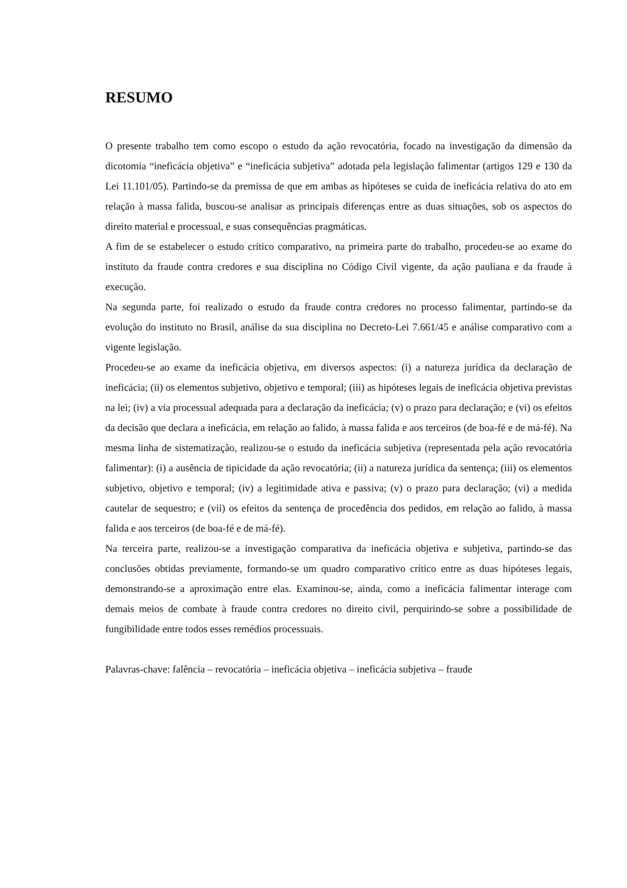RESUMO
O presente trabalho tem como escopo o estudo da ação revocatória, focado na investigação da dimensão da dicotomia “ineficácia objetiva” e “ineficácia subjetiva” adotada pela legislação falimentar (artigos 129 e 130 da Lei 11.101/05). Partindo-se da premissa de que em ambas as hipóteses se cuida de ineficácia relativa do ato em relação à massa falida, buscou-se analisar as principais diferenças entre as duas situações, sob os aspectos do direito material e processual, e suas consequências pragmáticas.
A fim de se estabelecer o estudo crítico comparativo, na primeira parte do trabalho, procedeu-se ao exame do instituto da fraude contra credores e sua disciplina no Código Civil vigente, da ação pauliana e da fraude à execução.
Na segunda parte, foi realizado o estudo da fraude contra credores no processo falimentar, partindo-se da evolução do instituto no Brasil, análise da sua disciplina no Decreto-Lei 7.661/45 e análise comparativo com a vigente legislação.
Procedeu-se ao exame da ineficácia objetiva, em diversos aspectos: (i) a natureza jurídica da declaração de ineficácia; (ii) os elementos subjetivo, objetivo e temporal; (iii) as hipóteses legais de ineficácia objetiva previstas na lei; (iv) a via processual adequada para a declaração da ineficácia; (v) o prazo para declaração; e (vi) os efeitos da decisão que declara a ineficácia, em relação ao falido, à massa falida e aos terceiros (de boa-fé e de má-fé). Na mesma linha de sistematização, realizou-se o estudo da ineficácia subjetiva (representada pela ação revocatória falimentar): (i) a ausência de tipicidade da ação revocatória; (ii) a natureza jurídica da sentença; (iii) os elementos subjetivo, objetivo e temporal; (iv) a legitimidade ativa e passiva; (v) o prazo para declaração; (vi) a medida cautelar de sequestro; e (vii) os efeitos da sentença de procedência dos pedidos, em relação ao falido, à massa falida e aos terceiros (de boa-fé e de má-fé).
Na terceira parte, realizou-se a investigação comparativa da ineficácia objetiva e subjetiva, partindo-se das conclusões obtidas previamente, formando-se um quadro comparativo crítico entre as duas hipóteses legais, demonstrando-se a aproximação entre elas. Examinou-se, ainda, como a ineficácia falimentar interage com demais meios de combate à fraude contra credores no direito civil, perquirindo-se sobre a possibilidade de fungibilidade entre todos esses remédios processuais.
Palavras-chave: falência – revocatória – ineficácia objetiva – ineficácia subjetiva – fraude